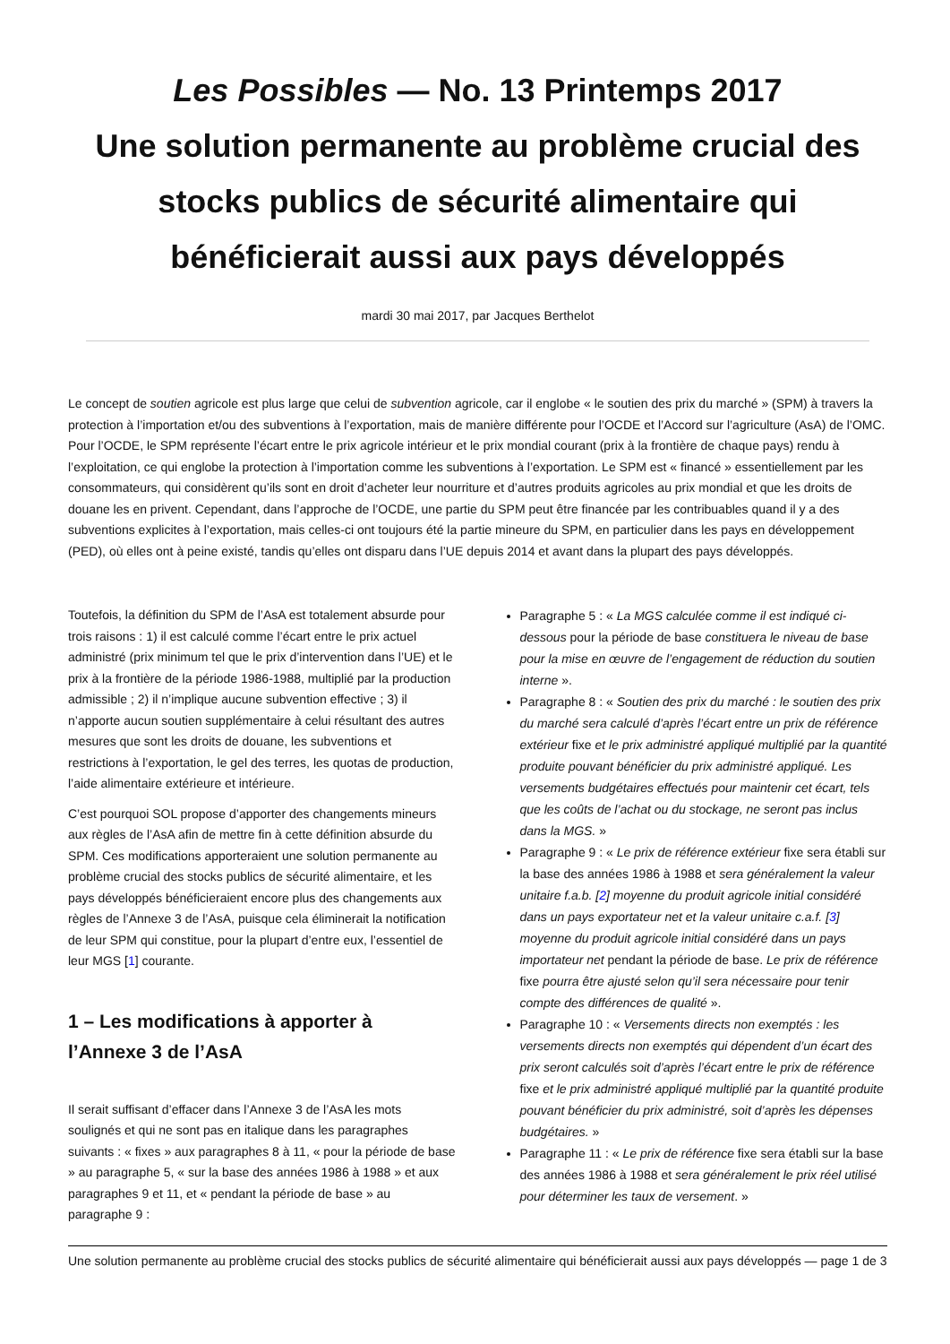Les Possibles — No. 13 Printemps 2017
Une solution permanente au problème crucial des stocks publics de sécurité alimentaire qui bénéficierait aussi aux pays développés
mardi 30 mai 2017, par Jacques Berthelot
Le concept de soutien agricole est plus large que celui de subvention agricole, car il englobe « le soutien des prix du marché » (SPM) à travers la protection à l’importation et/ou des subventions à l’exportation, mais de manière différente pour l’OCDE et l’Accord sur l’agriculture (AsA) de l’OMC. Pour l’OCDE, le SPM représente l’écart entre le prix agricole intérieur et le prix mondial courant (prix à la frontière de chaque pays) rendu à l’exploitation, ce qui englobe la protection à l’importation comme les subventions à l’exportation. Le SPM est « financé » essentiellement par les consommateurs, qui considèrent qu’ils sont en droit d’acheter leur nourriture et d’autres produits agricoles au prix mondial et que les droits de douane les en privent. Cependant, dans l’approche de l’OCDE, une partie du SPM peut être financée par les contribuables quand il y a des subventions explicites à l’exportation, mais celles-ci ont toujours été la partie mineure du SPM, en particulier dans les pays en développement (PED), où elles ont à peine existé, tandis qu’elles ont disparu dans l’UE depuis 2014 et avant dans la plupart des pays développés.
Toutefois, la définition du SPM de l’AsA est totalement absurde pour trois raisons : 1) il est calculé comme l’écart entre le prix actuel administré (prix minimum tel que le prix d’intervention dans l’UE) et le prix à la frontière de la période 1986-1988, multiplié par la production admissible ; 2) il n’implique aucune subvention effective ; 3) il n’apporte aucun soutien supplémentaire à celui résultant des autres mesures que sont les droits de douane, les subventions et restrictions à l’exportation, le gel des terres, les quotas de production, l’aide alimentaire extérieure et intérieure.
C’est pourquoi SOL propose d’apporter des changements mineurs aux règles de l’AsA afin de mettre fin à cette définition absurde du SPM. Ces modifications apporteraient une solution permanente au problème crucial des stocks publics de sécurité alimentaire, et les pays développés bénéficieraient encore plus des changements aux règles de l’Annexe 3 de l’AsA, puisque cela éliminerait la notification de leur SPM qui constitue, pour la plupart d’entre eux, l’essentiel de leur MGS [1] courante.
1 – Les modifications à apporter à l’Annexe 3 de l’AsA
Il serait suffisant d’effacer dans l’Annexe 3 de l’AsA les mots soulignés et qui ne sont pas en italique dans les paragraphes suivants : « fixes » aux paragraphes 8 à 11, « pour la période de base » au paragraphe 5, « sur la base des années 1986 à 1988 » et aux paragraphes 9 et 11, et « pendant la période de base » au paragraphe 9 :
Paragraphe 5 : « La MGS calculée comme il est indiqué ci-dessous pour la période de base constituera le niveau de base pour la mise en œuvre de l’engagement de réduction du soutien interne ».
Paragraphe 8 : « Soutien des prix du marché : le soutien des prix du marché sera calculé d’après l’écart entre un prix de référence extérieur fixe et le prix administré appliqué multiplié par la quantité produite pouvant bénéficier du prix administré appliqué. Les versements budgétaires effectués pour maintenir cet écart, tels que les coûts de l’achat ou du stockage, ne seront pas inclus dans la MGS. »
Paragraphe 9 : « Le prix de référence extérieur fixe sera établi sur la base des années 1986 à 1988 et sera généralement la valeur unitaire f.a.b. [2] moyenne du produit agricole initial considéré dans un pays exportateur net et la valeur unitaire c.a.f. [3] moyenne du produit agricole initial considéré dans un pays importateur net pendant la période de base. Le prix de référence fixe pourra être ajusté selon qu’il sera nécessaire pour tenir compte des différences de qualité ».
Paragraphe 10 : « Versements directs non exemptés : les versements directs non exemptés qui dépendent d’un écart des prix seront calculés soit d’après l’écart entre le prix de référence fixe et le prix administré appliqué multiplié par la quantité produite pouvant bénéficier du prix administré, soit d’après les dépenses budgétaires. »
Paragraphe 11 : « Le prix de référence fixe sera établi sur la base des années 1986 à 1988 et sera généralement le prix réel utilisé pour déterminer les taux de versement. »
Une solution permanente au problème crucial des stocks publics de sécurité alimentaire qui bénéficierait aussi aux pays développés — page 1 de 3